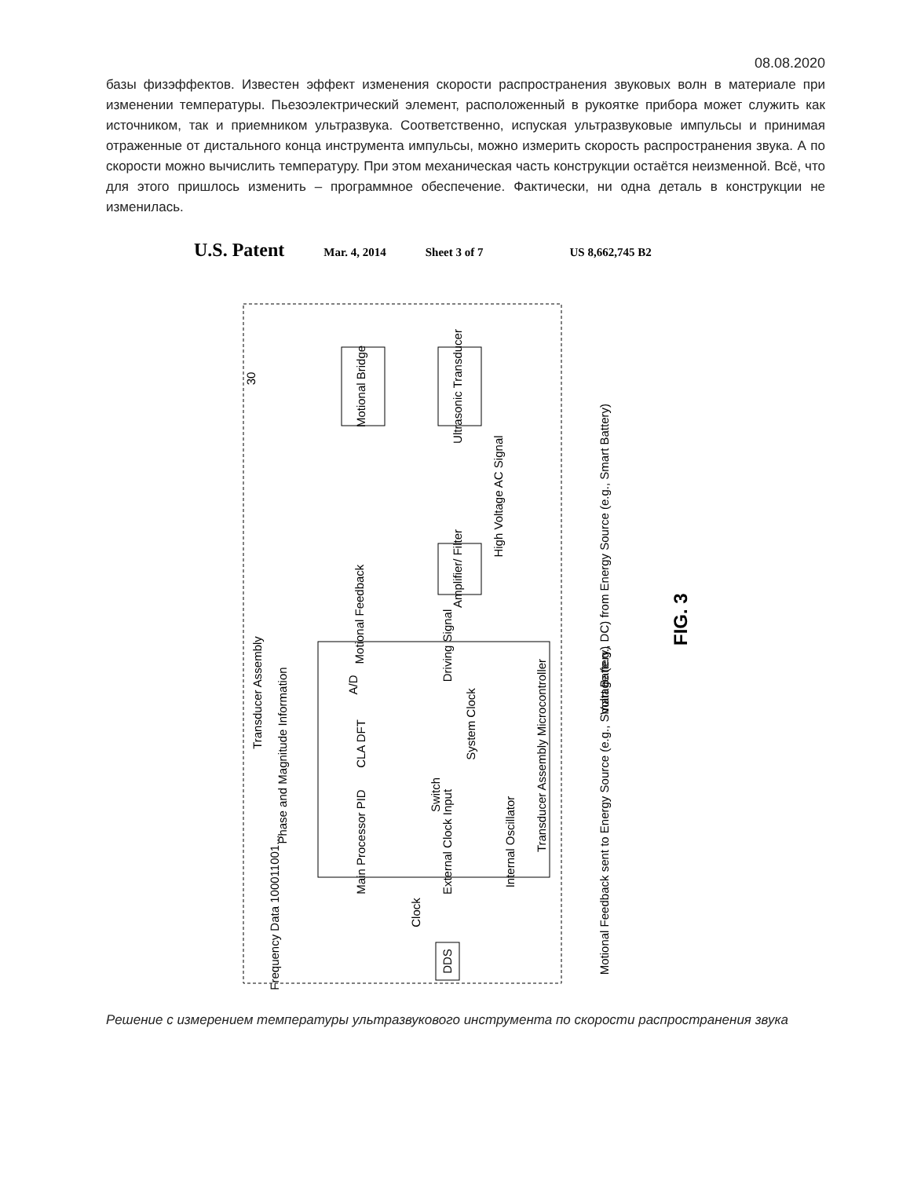08.08.2020
базы физэффектов. Известен эффект изменения скорости распространения звуковых волн в материале при изменении температуры. Пьезоэлектрический элемент, расположенный в рукоятке прибора может служить как источником, так и приемником ультразвука. Соответственно, испуская ультразвуковые импульсы и принимая отраженные от дистального конца инструмента импульсы, можно измерить скорость распространения звука. А по скорости можно вычислить температуру. При этом механическая часть конструкции остаётся неизменной. Всё, что для этого пришлось изменить – программное обеспечение. Фактически, ни одна деталь в конструкции не изменилась.
U.S. Patent Mar. 4, 2014 Sheet 3 of 7 US 8,662,745 B2
Motional Bridge
Ultrasonic Transducer
Amplifier/ Filter
30
Motional Feedback
High Voltage AC Signal
Voltage (e.g., DC) from Energy Source (e.g., Smart Battery)
Driving Signal
Transducer Assembly
A/D
CLA DFT
System Clock
Phase and Magnitude Information
Switch
Main Processor PID
External Clock Input
Internal Oscillator
Transducer Assembly Microcontroller
Motional Feedback sent to Energy Source (e.g., Smart Battery)
Frequency Data 100011001...
Clock
DDS
FIG. 3
Решение с измерением температуры ультразвукового инструмента по скорости распространения звука